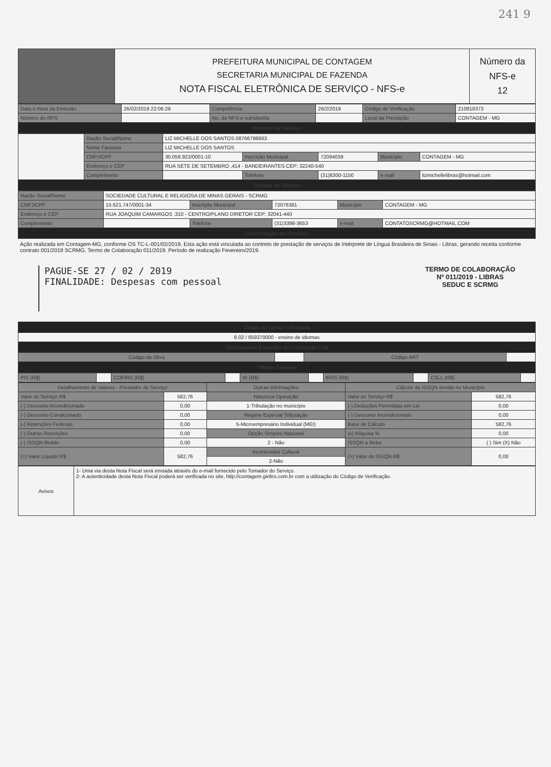241 9
| | PREFEITURA MUNICIPAL DE CONTAGEM SECRETARIA MUNICIPAL DE FAZENDA NOTA FISCAL ELETRÔNICA DE SERVIÇO - NFS-e | Número da NFS-e 12 |
| Data e Hora da Emissão | 26/02/2019 22:06:29 | Competência | 26/2/2019 | Código de Verificação | 210819373 |
| Número do RPS | | No. da NFS-e substituída | | Local da Prestação | CONTAGEM - MG |
| Prestador de Serviços | | | | | |
| | Razão Social/Nome | LIZ MICHELLE DOS SANTOS 08766796663 | | | | |
| | Nome Fantasia | LIZ MICHELLE DOS SANTOS | | | | |
| | CNPJ/CPF | 30.056.922/0001-10 | Inscrição Municipal | 72094039 | Município | CONTAGEM - MG |
| | Endereço e CEP | RUA SETE DE SETEMBRO ,414 - BANDEIRANTES CEP: 32240-540 | | | | |
| | Complemento | | Telefone | (31)8300-1150 | e-mail | lizmichellelibras@hotmail.com |
| Tomador de Serviços | | | | | | |
| Razão Social/Nome | SOCIEDADE CULTURAL E RELIGIOSA DE MINAS GERAIS - SCRMG | | | | |
| CNPJ/CPF | 15.621.747/0001-34 | Inscrição Municipal | 72076381 | Município | CONTAGEM - MG |
| Endereço e CEP | RUA JOAQUIM CAMARGOS ,310 - CENTRO/PLANO DIRETOR CEP: 32041-440 | | | | |
| Complemento | | Telefone | (31)3398-3653 | e-mail | CONTATOSCRMG@HOTMAIL.COM |
| Discriminação dos Serviços | | | | | |
Ação realizada em Contagem-MG, conforme OS TC-L-001/02/2019. Esta ação está vinculada ao contreto de prestação de serviços de Intérprete de Língua Brasileira de Sinais - Libras, gerando receita conforme contrato 001/2019 SCRMG, Termo de Colaboração 011/2019. Período de realização Fevereiro/2019.
PAGUE-SE 27 / 02 / 2019
FINALIDADE: Despesas com pessoal
TERMO DE COLABORAÇÃO
Nº 011/2019 - LIBRAS
SEDUC E SCRMG
| Código do Serviço / Atividade | | | |
| 8.02 / 859370000 - ensino de idiomas | | | |
| Detalhamento Específico da Construção Civil | | | |
| Código da Obra | | Código ART | |
| Tributos Federais | | | |
| PIS (R$) | | COFINS (R$) | | IR (R$) | | INSS (R$) | | CSLL (R$) | |
| Detalhamento de Valores - Prestador do Serviço | | Outras Informações | Cálculo do ISSQN devido no Município | |
| --- | --- | --- | --- | --- |
| Valor do Serviço R$ | 582,76 | Natureza Operação | Valor do Serviço R$ | 582,76 |
| (-) Desconto Incondicionado | 0,00 | 1-Tributação no município | (-) Deduções Permitidas em Lei | 0,00 |
| (-) Desconto Condicionado | 0,00 | Regime Especial Tributação | (-) Desconto Incondicionado | 0,00 |
| (-) Retenções Federais | 0,00 | 5-Microempresário Individual (MEI) | Base de Cálculo | 582,76 |
| (-) Outras Retenções | 0,00 | Opção Simples Nacional | (x) Alíquota % | 0,00 |
| (-) ISSQN Retido | 0,00 | 2 - Não | ISSQN a Reter | ( ) Sim (X) Não |
| (=) Valor Líquido R$ | 582,76 | Incentivador Cultural | (=) Valor do ISSQN R$ | 0,00 |
| | | 2-Não | | |
| Avisos | 1- Uma via desta Nota Fiscal será enviada através do e-mail fornecido pelo Tomador do Serviço. 2- A autenticidade desta Nota Fiscal poderá ser verificada no site, http://contagem.ginfes.com.br com a utilização do Código de Verificação. |